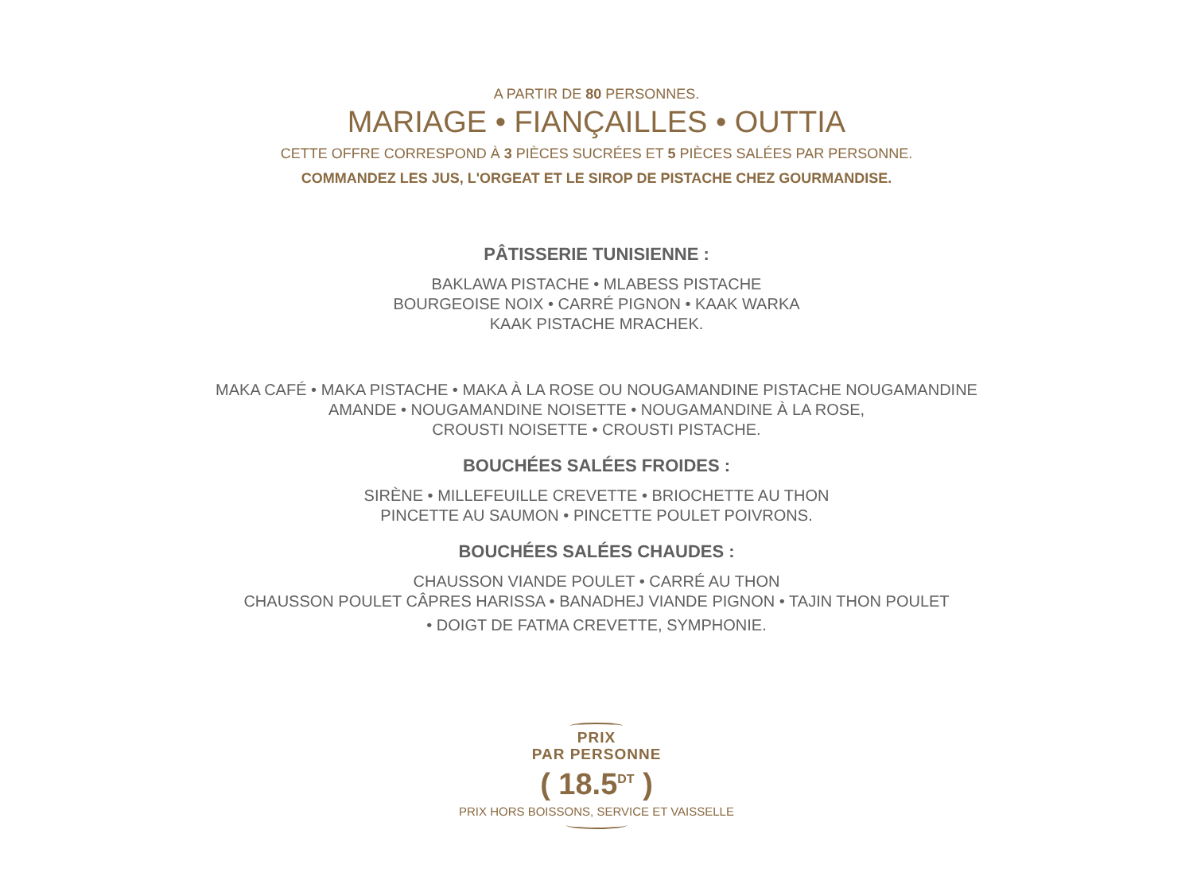A PARTIR DE 80 PERSONNES.
MARIAGE • FIANÇAILLES • OUTTIA
CETTE OFFRE CORRESPOND À 3 PIÈCES SUCRÉES ET 5 PIÈCES SALÉES PAR PERSONNE.
COMMANDEZ LES JUS, L'ORGEAT ET LE SIROP DE PISTACHE CHEZ GOURMANDISE.
PÂTISSERIE TUNISIENNE :
BAKLAWA PISTACHE • MLABESS PISTACHE
BOURGEOISE NOIX • CARRÉ PIGNON • KAAK WARKA
KAAK PISTACHE MRACHEK.
MAKA CAFÉ • MAKA PISTACHE • MAKA À LA ROSE OU NOUGAMANDINE PISTACHE NOUGAMANDINE
AMANDE • NOUGAMANDINE NOISETTE • NOUGAMANDINE À LA ROSE,
CROUSTI NOISETTE • CROUSTI PISTACHE.
BOUCHÉES SALÉES FROIDES :
SIRÈNE • MILLEFEUILLE CREVETTE • BRIOCHETTE AU THON
PINCETTE AU SAUMON • PINCETTE POULET POIVRONS.
BOUCHÉES SALÉES CHAUDES :
CHAUSSON VIANDE POULET • CARRÉ AU THON
CHAUSSON POULET CÂPRES HARISSA • BANADHEJ VIANDE PIGNON • TAJIN THON POULET
• DOIGT DE FATMA CREVETTE, SYMPHONIE.
PRIX
PAR PERSONNE
( 18.5<sup>DT</sup> )
PRIX HORS BOISSONS, SERVICE ET VAISSELLE